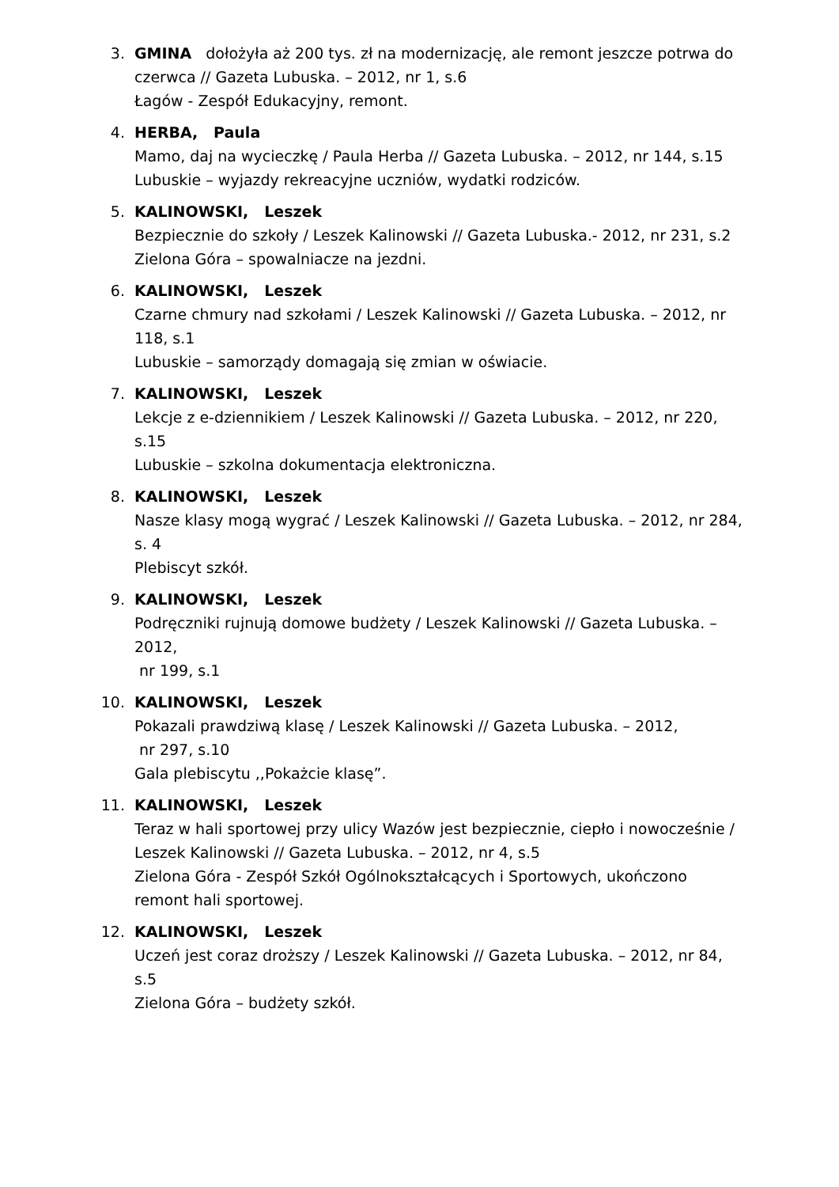3. GMINA dołożyła aż 200 tys. zł na modernizację, ale remont jeszcze potrwa do czerwca // Gazeta Lubuska. – 2012, nr 1, s.6
Łagów - Zespół Edukacyjny, remont.
4. HERBA, Paula
Mamo, daj na wycieczkę / Paula Herba // Gazeta Lubuska. – 2012, nr 144, s.15
Lubuskie – wyjazdy rekreacyjne uczniów, wydatki rodziców.
5. KALINOWSKI, Leszek
Bezpiecznie do szkoły / Leszek Kalinowski // Gazeta Lubuska.- 2012, nr 231, s.2
Zielona Góra – spowalniacze na jezdni.
6. KALINOWSKI, Leszek
Czarne chmury nad szkołami / Leszek Kalinowski // Gazeta Lubuska. – 2012, nr 118, s.1
Lubuskie – samorządy domagają się zmian w oświacie.
7. KALINOWSKI, Leszek
Lekcje z e-dziennikiem / Leszek Kalinowski // Gazeta Lubuska. – 2012, nr 220, s.15
Lubuskie – szkolna dokumentacja elektroniczna.
8. KALINOWSKI, Leszek
Nasze klasy mogą wygrać / Leszek Kalinowski // Gazeta Lubuska. – 2012, nr 284, s. 4
Plebiscyt szkół.
9. KALINOWSKI, Leszek
Podręczniki rujnują domowe budżety / Leszek Kalinowski // Gazeta Lubuska. – 2012,
nr 199, s.1
10. KALINOWSKI, Leszek
Pokazali prawdziwą klasę / Leszek Kalinowski // Gazeta Lubuska. – 2012,
nr 297, s.10
Gala plebiscytu ,,Pokażcie klasę”.
11. KALINOWSKI, Leszek
Teraz w hali sportowej przy ulicy Wazów jest bezpiecznie, ciepło i nowocześnie / Leszek Kalinowski // Gazeta Lubuska. – 2012, nr 4, s.5
Zielona Góra - Zespół Szkół Ogólnokształcących i Sportowych, ukończono remont hali sportowej.
12. KALINOWSKI, Leszek
Uczeń jest coraz droższy / Leszek Kalinowski // Gazeta Lubuska. – 2012, nr 84, s.5
Zielona Góra – budżety szkół.